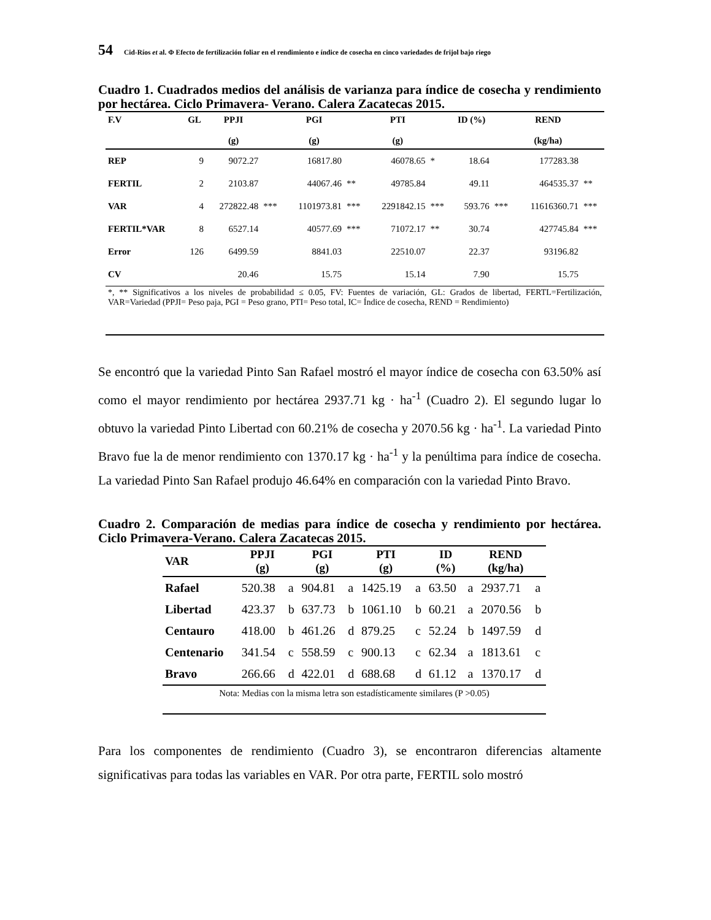54 Cid-Ríos et al. Φ Efecto de fertilización foliar en el rendimiento e índice de cosecha en cinco variedades de frijol bajo riego
Cuadro 1. Cuadrados medios del análisis de varianza para índice de cosecha y rendimiento por hectárea. Ciclo Primavera- Verano. Calera Zacatecas 2015.
| F.V | GL | PPJI (g) | | PGI (g) | | PTI (g) | | ID (%) | | REND (kg/ha) | |
| --- | --- | --- | --- | --- | --- | --- | --- | --- | --- | --- | --- |
| REP | 9 | 9072.27 | | 16817.80 | | 46078.65 | * | 18.64 | | 177283.38 | |
| FERTIL | 2 | 2103.87 | | 44067.46 | ** | 49785.84 | | 49.11 | | 464535.37 | ** |
| VAR | 4 | 272822.48 | *** | 1101973.81 | *** | 2291842.15 | *** | 593.76 | *** | 11616360.71 | *** |
| FERTIL*VAR | 8 | 6527.14 | | 40577.69 | *** | 71072.17 | ** | 30.74 | | 427745.84 | *** |
| Error | 126 | 6499.59 | | 8841.03 | | 22510.07 | | 22.37 | | 93196.82 | |
| CV | | 20.46 | | 15.75 | | 15.14 | | 7.90 | | 15.75 | |
*, ** Significativos a los niveles de probabilidad ≤ 0.05, FV: Fuentes de variación, GL: Grados de libertad, FERTL=Fertilización, VAR=Variedad (PPJI= Peso paja, PGI = Peso grano, PTI= Peso total, IC= Índice de cosecha, REND = Rendimiento)
Se encontró que la variedad Pinto San Rafael mostró el mayor índice de cosecha con 63.50% así como el mayor rendimiento por hectárea 2937.71 kg · ha<sup>-1</sup> (Cuadro 2). El segundo lugar lo obtuvo la variedad Pinto Libertad con 60.21% de cosecha y 2070.56 kg · ha<sup>-1</sup>. La variedad Pinto Bravo fue la de menor rendimiento con 1370.17 kg · ha<sup>-1</sup> y la penúltima para índice de cosecha. La variedad Pinto San Rafael produjo 46.64% en comparación con la variedad Pinto Bravo.
Cuadro 2. Comparación de medias para índice de cosecha y rendimiento por hectárea. Ciclo Primavera-Verano. Calera Zacatecas 2015.
| VAR | PPJI (g) | | PGI (g) | | PTI (g) | | ID (%) | | REND (kg/ha) | |
| --- | --- | --- | --- | --- | --- | --- | --- | --- | --- | --- |
| Rafael | 520.38 | a | 904.81 | a | 1425.19 | a | 63.50 | a | 2937.71 | a |
| Libertad | 423.37 | b | 637.73 | b | 1061.10 | b | 60.21 | a | 2070.56 | b |
| Centauro | 418.00 | b | 461.26 | d | 879.25 | c | 52.24 | b | 1497.59 | d |
| Centenario | 341.54 | c | 558.59 | c | 900.13 | c | 62.34 | a | 1813.61 | c |
| Bravo | 266.66 | d | 422.01 | d | 688.68 | d | 61.12 | a | 1370.17 | d |
Nota: Medias con la misma letra son estadísticamente similares (P >0.05)
Para los componentes de rendimiento (Cuadro 3), se encontraron diferencias altamente significativas para todas las variables en VAR. Por otra parte, FERTIL solo mostró